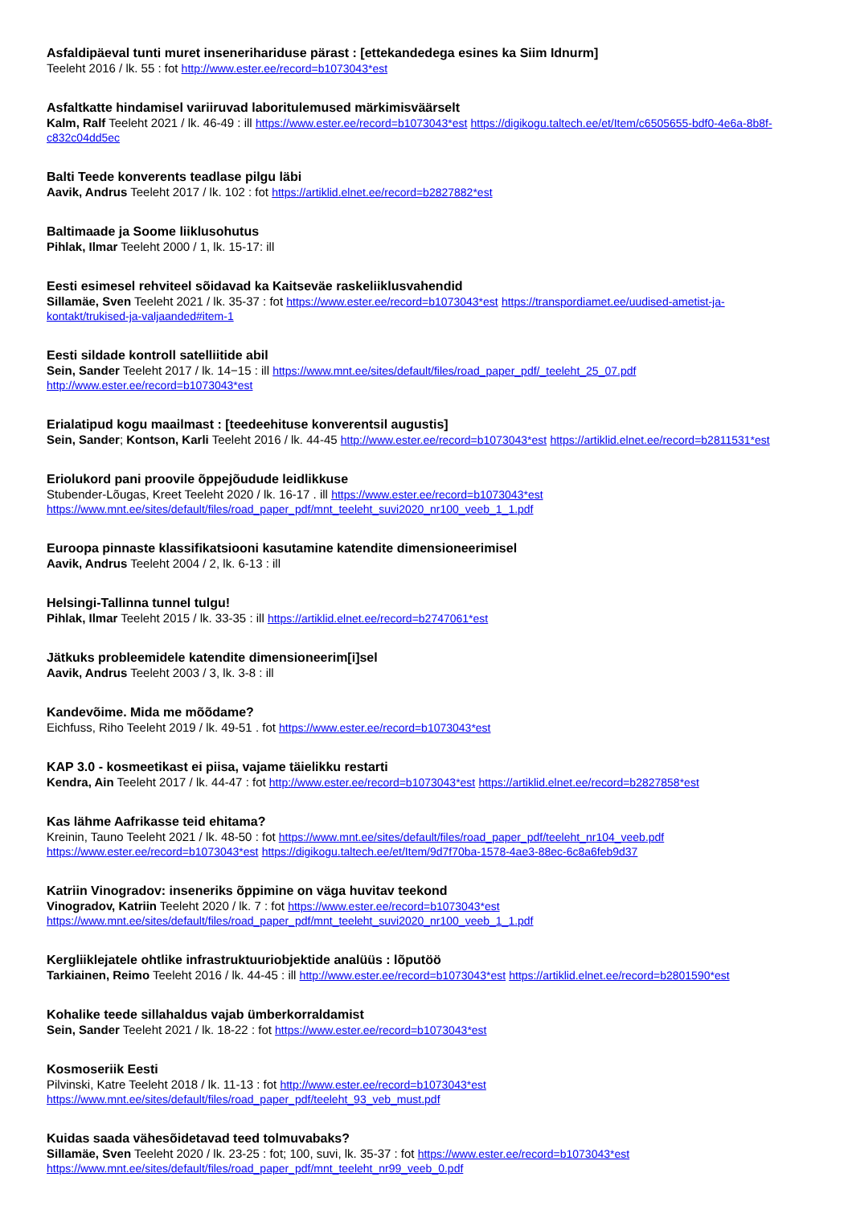Asfaldipäeval tunti muret inseneriharidusе pärast : [ettekandedega esines ka Siim Idnurm]
Teeleht 2016 / lk. 55 : fot http://www.ester.ee/record=b1073043*est
Asfaltkatte hindamisel variiruvad laboritulemused märkimisväärselt
Kalm, Ralf Teeleht 2021 / lk. 46-49 : ill https://www.ester.ee/record=b1073043*est https://digikogu.taltech.ee/et/Item/c6505655-bdf0-4e6a-8b8f-c832c04dd5ec
Balti Teede konverents teadlase pilgu läbi
Aavik, Andrus Teeleht 2017 / lk. 102 : fot https://artiklid.elnet.ee/record=b2827882*est
Baltimaade ja Soome liiklusohutus
Pihlak, Ilmar Teeleht 2000 / 1, lk. 15-17: ill
Eesti esimesel rehviteel sõidavad ka Kaitseväe raskeliiklusvahendid
Sillamäe, Sven Teeleht 2021 / lk. 35-37 : fot https://www.ester.ee/record=b1073043*est https://transpordiamet.ee/uudised-ametist-ja-kontakt/trukised-ja-valjaanded#item-1
Eesti sildade kontroll satelliitide abil
Sein, Sander Teeleht 2017 / lk. 14−15 : ill https://www.mnt.ee/sites/default/files/road_paper_pdf/_teeleht_25_07.pdf http://www.ester.ee/record=b1073043*est
Erialatipud kogu maailmast : [teedeehituse konverentsil augustis]
Sein, Sander; Kontson, Karli Teeleht 2016 / lk. 44-45 http://www.ester.ee/record=b1073043*est https://artiklid.elnet.ee/record=b2811531*est
Eriolukord pani proovile õppejõudude leidlikkuse
Stubender-Lõugas, Kreet Teeleht 2020 / lk. 16-17 . ill https://www.ester.ee/record=b1073043*est https://www.mnt.ee/sites/default/files/road_paper_pdf/mnt_teeleht_suvi2020_nr100_veeb_1_1.pdf
Euroopa pinnaste klassifikatsiooni kasutamine katendite dimensioneerimisel
Aavik, Andrus Teeleht 2004 / 2, lk. 6-13 : ill
Helsingi-Tallinna tunnel tulgu!
Pihlak, Ilmar Teeleht 2015 / lk. 33-35 : ill https://artiklid.elnet.ee/record=b2747061*est
Jätkuks probleemidele katendite dimensioneerim[i]sel
Aavik, Andrus Teeleht 2003 / 3, lk. 3-8 : ill
Kandevõime. Mida me mõõdame?
Eichfuss, Riho Teeleht 2019 / lk. 49-51 . fot https://www.ester.ee/record=b1073043*est
KAP 3.0 - kosmeetikast ei piisa, vajame täielikku restarti
Kendra, Ain Teeleht 2017 / lk. 44-47 : fot http://www.ester.ee/record=b1073043*est https://artiklid.elnet.ee/record=b2827858*est
Kas lähme Aafrikasse teid ehitama?
Kreinin, Tauno Teeleht 2021 / lk. 48-50 : fot https://www.mnt.ee/sites/default/files/road_paper_pdf/teeleht_nr104_veeb.pdf
https://www.ester.ee/record=b1073043*est https://digikogu.taltech.ee/et/Item/9d7f70ba-1578-4ae3-88ec-6c8a6feb9d37
Katriin Vinogradov: inseneriks õppimine on väga huvitav teekond
Vinogradov, Katriin Teeleht 2020 / lk. 7 : fot https://www.ester.ee/record=b1073043*est https://www.mnt.ee/sites/default/files/road_paper_pdf/mnt_teeleht_suvi2020_nr100_veeb_1_1.pdf
Kergliiklejatele ohtlike infrastruktuuriobjektide analüüs : lõputöö
Tarkiainen, Reimo Teeleht 2016 / lk. 44-45 : ill http://www.ester.ee/record=b1073043*est https://artiklid.elnet.ee/record=b2801590*est
Kohalike teede sillahaldus vajab ümberkorraldamist
Sein, Sander Teeleht 2021 / lk. 18-22 : fot https://www.ester.ee/record=b1073043*est
Kosmoseriik Eesti
Pilvinski, Katre Teeleht 2018 / lk. 11-13 : fot http://www.ester.ee/record=b1073043*est https://www.mnt.ee/sites/default/files/road_paper_pdf/teeleht_93_veb_must.pdf
Kuidas saada vähesõidetavad teed tolmuvabaks?
Sillamäe, Sven Teeleht 2020 / lk. 23-25 : fot; 100, suvi, lk. 35-37 : fot https://www.ester.ee/record=b1073043*est https://www.mnt.ee/sites/default/files/road_paper_pdf/mnt_teeleht_nr99_veeb_0.pdf